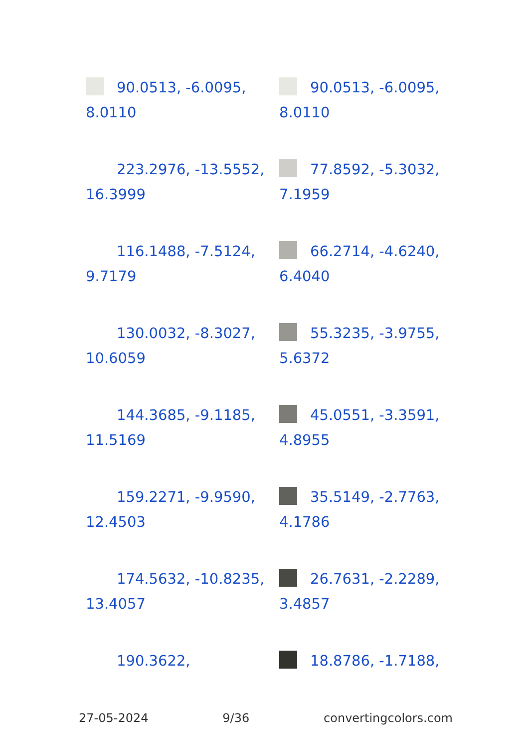90.0513, -6.0095, 8.0110
90.0513, -6.0095, 8.0110
223.2976, -13.5552, 16.3999
77.8592, -5.3032, 7.1959
116.1488, -7.5124, 9.7179
66.2714, -4.6240, 6.4040
130.0032, -8.3027, 10.6059
55.3235, -3.9755, 5.6372
144.3685, -9.1185, 11.5169
45.0551, -3.3591, 4.8955
159.2271, -9.9590, 12.4503
35.5149, -2.7763, 4.1786
174.5632, -10.8235, 13.4057
26.7631, -2.2289, 3.4857
190.3622,
18.8786, -1.7188,
27-05-2024 9/36 convertingcolors.com